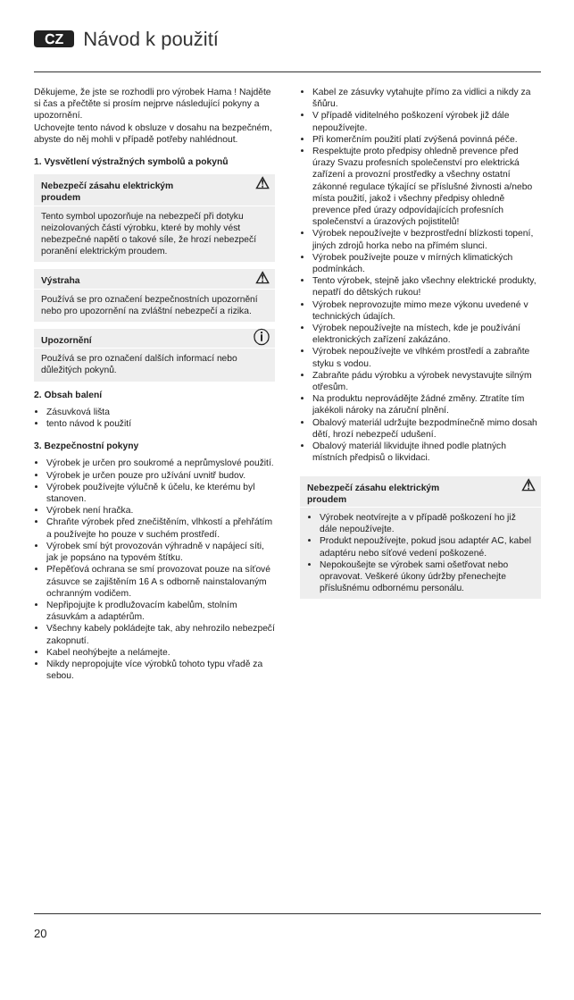CZ Návod k použití
Děkujeme, že jste se rozhodli pro výrobek Hama ! Najděte si čas a přečtěte si prosím nejprve následující pokyny a upozornění.
Uchovejte tento návod k obsluze v dosahu na bezpečném, abyste do něj mohli v případě potřeby nahlédnout.
1. Vysvětlení výstražných symbolů a pokynů
Nebezpečí zásahu elektrickým
proudem
⚠
Tento symbol upozorňuje na nebezpečí při dotyku neizolovaných částí výrobku, které by mohly vést nebezpečné napětí o takové síle, že hrozí nebezpečí poranění elektrickým proudem.
Výstraha ⚠
Používá se pro označení bezpečnostních upozornění nebo pro upozornění na zvláštní nebezpečí a rizika.
Upozornění ⓘ
Používá se pro označení dalších informací nebo důležitých pokynů.
2. Obsah balení
Zásuvková lišta
tento návod k použití
3. Bezpečnostní pokyny
Výrobek je určen pro soukromé a neprůmyslové použití.
Výrobek je určen pouze pro užívání uvnitř budov.
Výrobek používejte výlučně k účelu, ke kterému byl stanoven.
Výrobek není hračka.
Chraňte výrobek před znečištěním, vlhkostí a přehřátím a používejte ho pouze v suchém prostředí.
Výrobek smí být provozován výhradně v napájecí síti, jak je popsáno na typovém štítku.
Přepěťová ochrana se smí provozovat pouze na síťové zásuvce se zajištěním 16 A s odborně nainstalovaným ochranným vodičem.
Nepřipojujte k prodlužovacím kabelům, stolním zásuvkám a adaptérům.
Všechny kabely pokládejte tak, aby nehrozilo nebezpečí zakopnutí.
Kabel neohýbejte a nelámejte.
Nikdy nepropojujte více výrobků tohoto typu vřadě za sebou.
Kabel ze zásuvky vytahujte přímo za vidlici a nikdy za šňůru.
V případě viditelného poškození výrobek již dále nepoužívejte.
Při komerčním použití platí zvýšená povinná péče.
Respektujte proto předpisy ohledně prevence před úrazy Svazu profesních společenství pro elektrická zařízení a provozní prostředky a všechny ostatní zákonné regulace týkající se příslušné živnosti a/nebo místa použití, jakož i všechny předpisy ohledně prevence před úrazy odpovídajících profesních společenství a úrazových pojistitelů!
Výrobek nepoužívejte v bezprostřední blízkosti topení, jiných zdrojů horka nebo na přímém slunci.
Výrobek používejte pouze v mírných klimatických podmínkách.
Tento výrobek, stejně jako všechny elektrické produkty, nepatří do dětských rukou!
Výrobek neprovozujte mimo meze výkonu uvedené v technických údajích.
Výrobek nepoužívejte na místech, kde je používání elektronických zařízení zakázáno.
Výrobek nepoužívejte ve vlhkém prostředí a zabraňte styku s vodou.
Zabraňte pádu výrobku a výrobek nevystavujte silným otřesům.
Na produktu neprovádějte žádné změny. Ztratíte tím jakékoli nároky na záruční plnění.
Obalový materiál udržujte bezpodmínečně mimo dosah dětí, hrozí nebezpečí udušení.
Obalový materiál likvidujte ihned podle platných místních předpisů o likvidaci.
Nebezpečí zásahu elektrickým
proudem
⚠
Výrobek neotvírejte a v případě poškození ho již dále nepoužívejte.
Produkt nepoužívejte, pokud jsou adaptér AC, kabel adaptéru nebo síťové vedení poškozené.
Nepokoušejte se výrobek sami ošetřovat nebo opravovat. Veškeré úkony údržby přenechejte příslušnému odbornému personálu.
20